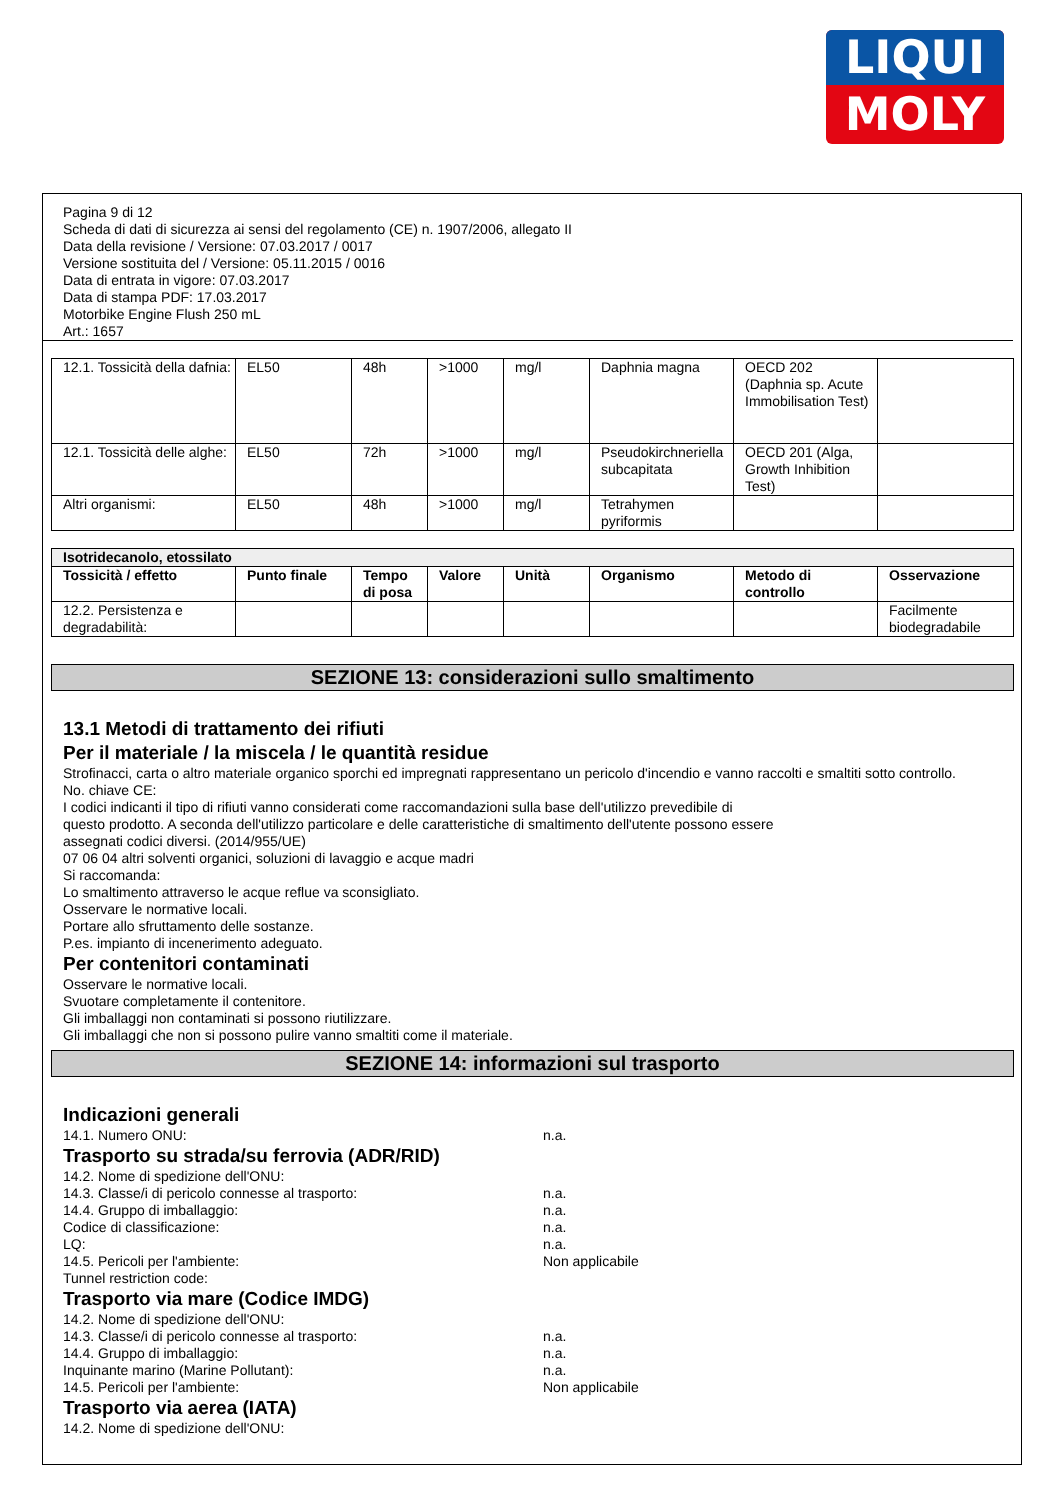LIQUI
MOLY
Pagina 9 di 12
Scheda di dati di sicurezza ai sensi del regolamento (CE) n. 1907/2006, allegato II
Data della revisione / Versione: 07.03.2017 / 0017
Versione sostituita del / Versione: 05.11.2015 / 0016
Data di entrata in vigore: 07.03.2017
Data di stampa PDF: 17.03.2017
Motorbike Engine Flush 250 mL
Art.: 1657
| 12.1. Tossicità della dafnia: | EL50 | 48h | >1000 | mg/l | Daphnia magna | OECD 202 (Daphnia sp. Acute Immobilisation Test) | |
| 12.1. Tossicità delle alghe: | EL50 | 72h | >1000 | mg/l | Pseudokirchneriella subcapitata | OECD 201 (Alga, Growth Inhibition Test) | |
| Altri organismi: | EL50 | 48h | >1000 | mg/l | Tetrahymen pyriformis | | |
| Isotridecanolo, etossilato | | | | | | | |
| --- | --- | --- | --- | --- | --- | --- | --- |
| Tossicità / effetto | Punto finale | Tempo di posa | Valore | Unità | Organismo | Metodo di controllo | Osservazione |
| 12.2. Persistenza e degradabilità: | | | | | | | Facilmente biodegradabile |
SEZIONE 13: considerazioni sullo smaltimento
13.1 Metodi di trattamento dei rifiuti
Per il materiale / la miscela / le quantità residue
Strofinacci, carta o altro materiale organico sporchi ed impregnati rappresentano un pericolo d'incendio e vanno raccolti e smaltiti sotto controllo.
No. chiave CE:
I codici indicanti il tipo di rifiuti vanno considerati come raccomandazioni sulla base dell'utilizzo prevedibile di
questo prodotto. A seconda dell'utilizzo particolare e delle caratteristiche di smaltimento dell'utente possono essere
assegnati codici diversi. (2014/955/UE)
07 06 04 altri solventi organici, soluzioni di lavaggio e acque madri
Si raccomanda:
Lo smaltimento attraverso le acque reflue va sconsigliato.
Osservare le normative locali.
Portare allo sfruttamento delle sostanze.
P.es. impianto di incenerimento adeguato.
Per contenitori contaminati
Osservare le normative locali.
Svuotare completamente il contenitore.
Gli imballaggi non contaminati si possono riutilizzare.
Gli imballaggi che non si possono pulire vanno smaltiti come il materiale.
SEZIONE 14: informazioni sul trasporto
Indicazioni generali
14.1. Numero ONU: n.a.
Trasporto su strada/su ferrovia (ADR/RID)
14.2. Nome di spedizione dell'ONU:
14.3. Classe/i di pericolo connesse al trasporto: n.a.
14.4. Gruppo di imballaggio: n.a.
Codice di classificazione: n.a.
LQ: n.a.
14.5. Pericoli per l'ambiente: Non applicabile
Tunnel restriction code:
Trasporto via mare (Codice IMDG)
14.2. Nome di spedizione dell'ONU:
14.3. Classe/i di pericolo connesse al trasporto: n.a.
14.4. Gruppo di imballaggio: n.a.
Inquinante marino (Marine Pollutant): n.a.
14.5. Pericoli per l'ambiente: Non applicabile
Trasporto via aerea (IATA)
14.2. Nome di spedizione dell'ONU: